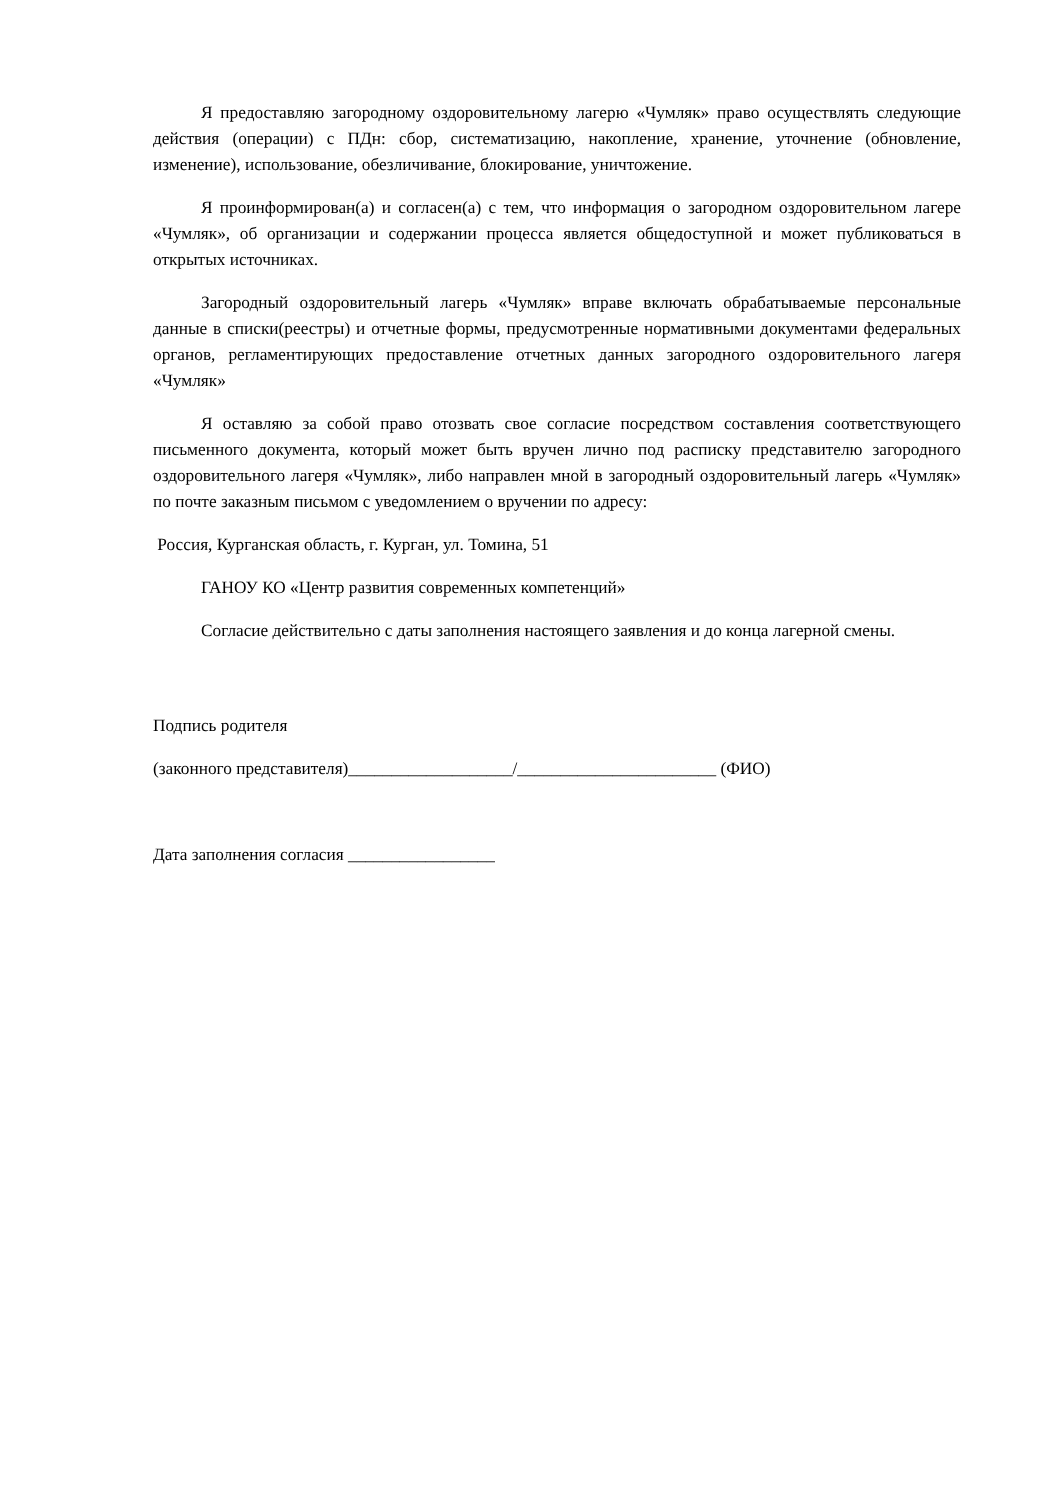Я предоставляю загородному оздоровительному лагерю «Чумляк» право осуществлять следующие действия (операции) с ПДн: сбор, систематизацию, накопление, хранение, уточнение (обновление, изменение), использование, обезличивание, блокирование, уничтожение.
Я проинформирован(а) и согласен(а) с тем, что информация о загородном оздоровительном лагере «Чумляк», об организации и содержании процесса является общедоступной и может публиковаться в открытых источниках.
Загородный оздоровительный лагерь «Чумляк» вправе включать обрабатываемые персональные данные в списки(реестры) и отчетные формы, предусмотренные нормативными документами федеральных органов, регламентирующих предоставление отчетных данных загородного оздоровительного лагеря «Чумляк»
Я оставляю за собой право отозвать свое согласие посредством составления соответствующего письменного документа, который может быть вручен лично под расписку представителю загородного оздоровительного лагеря «Чумляк», либо направлен мной в загородный оздоровительный лагерь «Чумляк» по почте заказным письмом с уведомлением о вручении по адресу:
Россия, Курганская область, г. Курган, ул. Томина, 51
ГАНОУ КО «Центр развития современных компетенций»
Согласие действительно с даты заполнения настоящего заявления и до конца лагерной смены.
Подпись родителя
(законного представителя)___________________/_______________________ (ФИО)
Дата заполнения согласия _________________